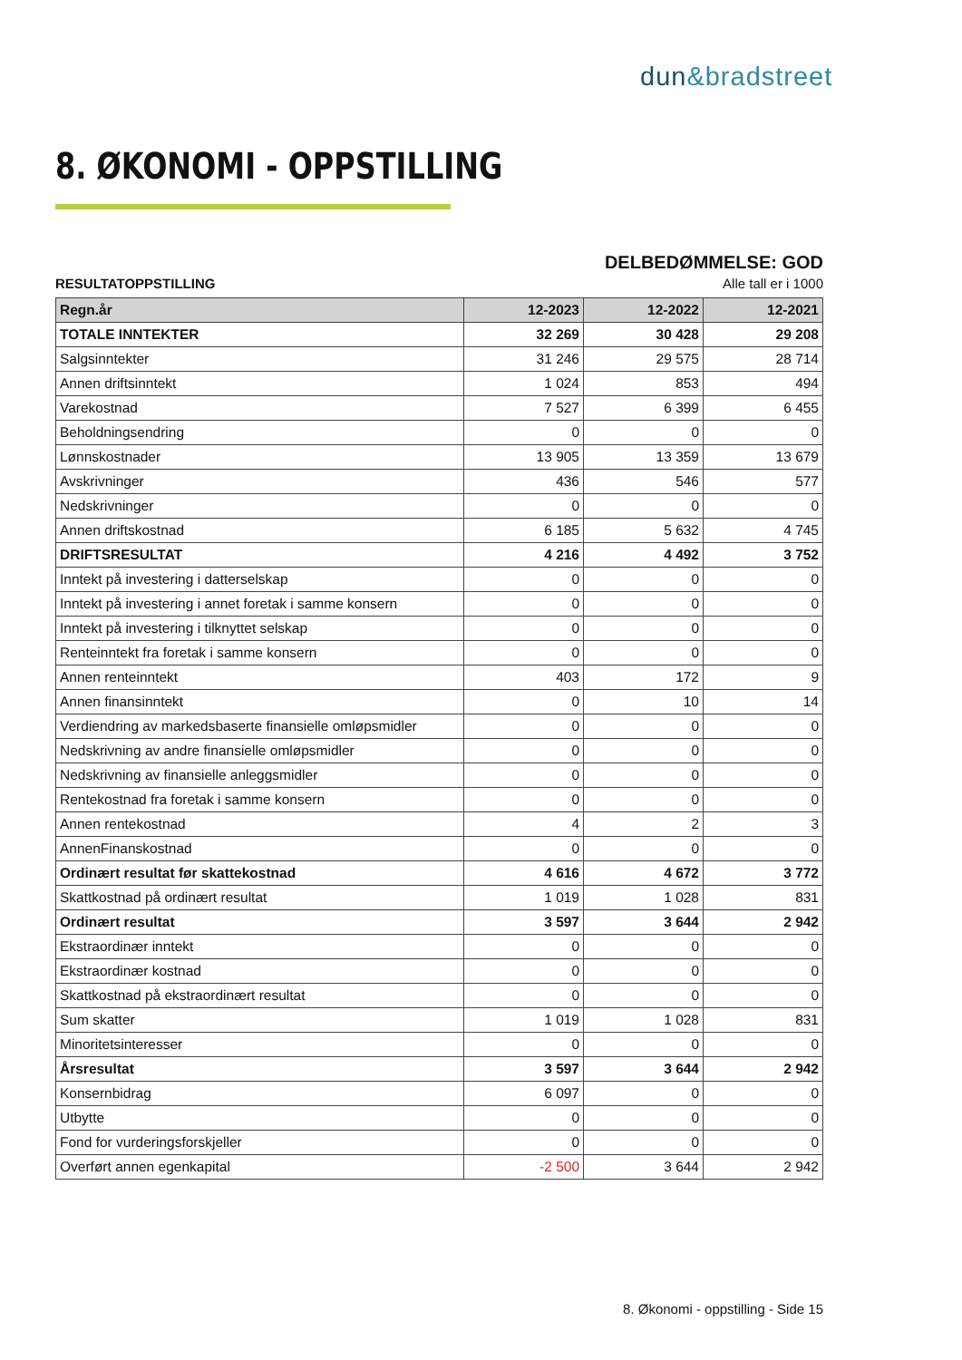dun&bradstreet
8. ØKONOMI - OPPSTILLING
DELBEDØMMELSE: GOD
RESULTATOPPSTILLING Alle tall er i 1000
| Regn.år | 12-2023 | 12-2022 | 12-2021 |
| --- | --- | --- | --- |
| TOTALE INNTEKTER | 32 269 | 30 428 | 29 208 |
| Salgsinntekter | 31 246 | 29 575 | 28 714 |
| Annen driftsinntekt | 1 024 | 853 | 494 |
| Varekostnad | 7 527 | 6 399 | 6 455 |
| Beholdningsendring | 0 | 0 | 0 |
| Lønnskostnader | 13 905 | 13 359 | 13 679 |
| Avskrivninger | 436 | 546 | 577 |
| Nedskrivninger | 0 | 0 | 0 |
| Annen driftskostnad | 6 185 | 5 632 | 4 745 |
| DRIFTSRESULTAT | 4 216 | 4 492 | 3 752 |
| Inntekt på investering i datterselskap | 0 | 0 | 0 |
| Inntekt på investering i annet foretak i samme konsern | 0 | 0 | 0 |
| Inntekt på investering i tilknyttet selskap | 0 | 0 | 0 |
| Renteinntekt fra foretak i samme konsern | 0 | 0 | 0 |
| Annen renteinntekt | 403 | 172 | 9 |
| Annen finansinntekt | 0 | 10 | 14 |
| Verdiendring av markedsbaserte finansielle omløpsmidler | 0 | 0 | 0 |
| Nedskrivning av andre finansielle omløpsmidler | 0 | 0 | 0 |
| Nedskrivning av finansielle anleggsmidler | 0 | 0 | 0 |
| Rentekostnad fra foretak i samme konsern | 0 | 0 | 0 |
| Annen rentekostnad | 4 | 2 | 3 |
| AnnenFinanskostnad | 0 | 0 | 0 |
| Ordinært resultat før skattekostnad | 4 616 | 4 672 | 3 772 |
| Skattkostnad på ordinært resultat | 1 019 | 1 028 | 831 |
| Ordinært resultat | 3 597 | 3 644 | 2 942 |
| Ekstraordinær inntekt | 0 | 0 | 0 |
| Ekstraordinær kostnad | 0 | 0 | 0 |
| Skattkostnad på ekstraordinært resultat | 0 | 0 | 0 |
| Sum skatter | 1 019 | 1 028 | 831 |
| Minoritetsinteresser | 0 | 0 | 0 |
| Årsresultat | 3 597 | 3 644 | 2 942 |
| Konsernbidrag | 6 097 | 0 | 0 |
| Utbytte | 0 | 0 | 0 |
| Fond for vurderingsforskjeller | 0 | 0 | 0 |
| Overført annen egenkapital | -2 500 | 3 644 | 2 942 |
8. Økonomi - oppstilling - Side 15